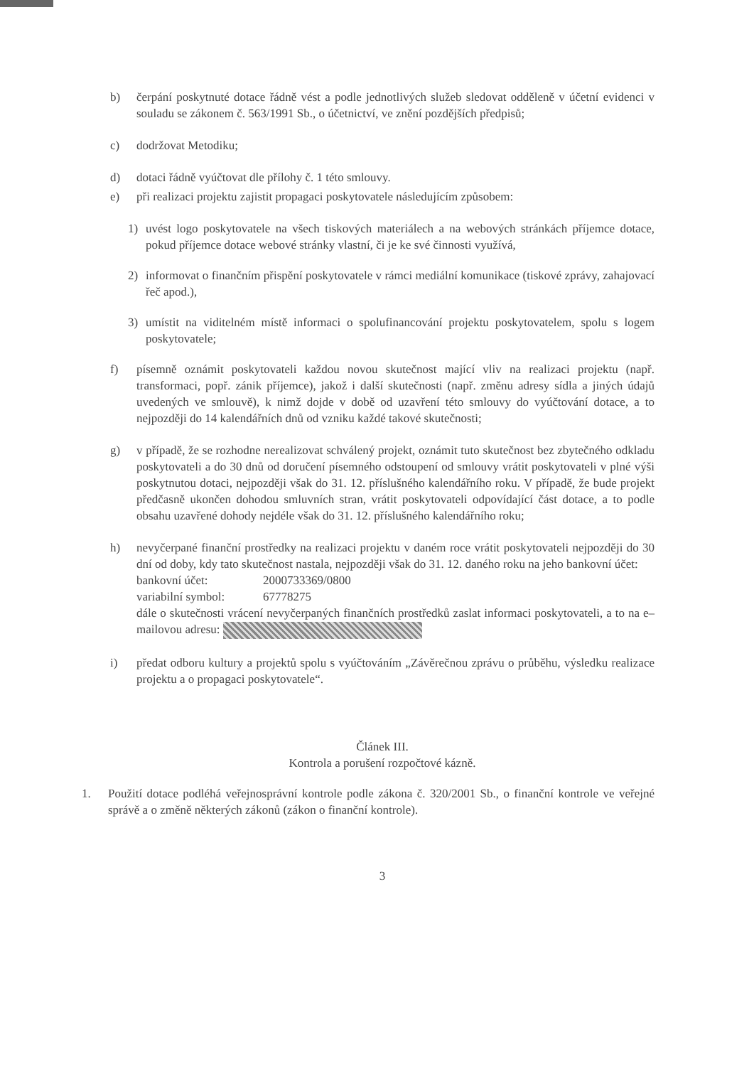b) čerpání poskytnuté dotace řádně vést a podle jednotlivých služeb sledovat odděleně v účetní evidenci v souladu se zákonem č. 563/1991 Sb., o účetnictví, ve znění pozdějších předpisů;
c) dodržovat Metodiku;
d) dotaci řádně vyúčtovat dle přílohy č. 1 této smlouvy.
e) při realizaci projektu zajistit propagaci poskytovatele následujícím způsobem:
1) uvést logo poskytovatele na všech tiskových materiálech a na webových stránkách příjemce dotace, pokud příjemce dotace webové stránky vlastní, či je ke své činnosti využívá,
2) informovat o finančním přispění poskytovatele v rámci mediální komunikace (tiskové zprávy, zahajovací řeč apod.),
3) umístit na viditelném místě informaci o spolufinancování projektu poskytovatelem, spolu s logem poskytovatele;
f) písemně oznámit poskytovateli každou novou skutečnost mající vliv na realizaci projektu (např. transformaci, popř. zánik příjemce), jakož i další skutečnosti (např. změnu adresy sídla a jiných údajů uvedených ve smlouvě), k nimž dojde v době od uzavření této smlouvy do vyúčtování dotace, a to nejpozději do 14 kalendářních dnů od vzniku každé takové skutečnosti;
g) v případě, že se rozhodne nerealizovat schválený projekt, oznámit tuto skutečnost bez zbytečného odkladu poskytovateli a do 30 dnů od doručení písemného odstoupení od smlouvy vrátit poskytovateli v plné výši poskytnutou dotaci, nejpozději však do 31. 12. příslušného kalendářního roku. V případě, že bude projekt předčasně ukončen dohodou smluvních stran, vrátit poskytovateli odpovídající část dotace, a to podle obsahu uzavřené dohody nejdéle však do 31. 12. příslušného kalendářního roku;
h) nevyčerpané finanční prostředky na realizaci projektu v daném roce vrátit poskytovateli nejpozději do 30 dní od doby, kdy tato skutečnost nastala, nejpozději však do 31. 12. daného roku na jeho bankovní účet:
bankovní účet: 2000733369/0800
variabilní symbol: 67778275
dále o skutečnosti vrácení nevyčerpaných finančních prostředků zaslat informaci poskytovateli, a to na e–mailovou adresu:
i) předat odboru kultury a projektů spolu s vyúčtováním „Závěrečnou zprávu o průběhu, výsledku realizace projektu a o propagaci poskytovatele“.
Článek III.
Kontrola a porušení rozpočtové kázně.
1. Použití dotace podléhá veřejnosprávní kontrole podle zákona č. 320/2001 Sb., o finanční kontrole ve veřejné správě a o změně některých zákonů (zákon o finanční kontrole).
3